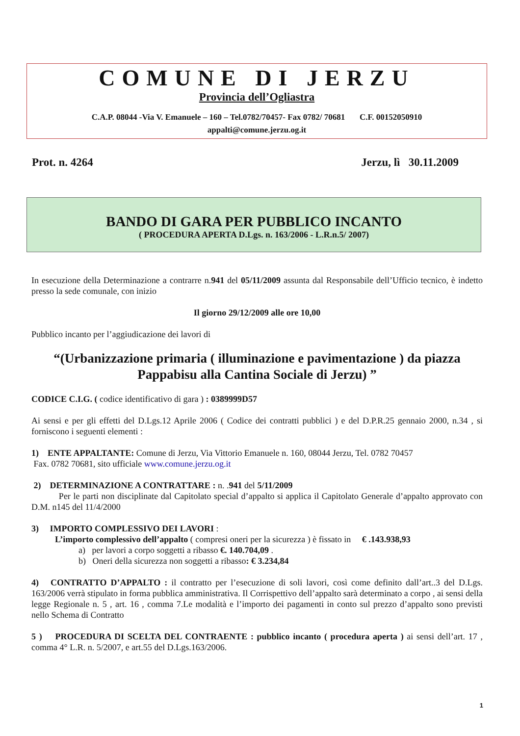COMUNE DI JERZU
Provincia dell’Ogliastra
C.A.P. 08044 -Via V. Emanuele – 160 – Tel.0782/70457- Fax 0782/ 70681 C.F. 00152050910
appalti@comune.jerzu.og.it
Prot. n. 4264 Jerzu, lì 30.11.2009
BANDO DI GARA PER PUBBLICO INCANTO
( PROCEDURA APERTA D.Lgs. n. 163/2006 - L.R.n.5/ 2007)
In esecuzione della Determinazione a contrarre n.941 del 05/11/2009 assunta dal Responsabile dell’Ufficio tecnico, è indetto presso la sede comunale, con inizio
Il giorno 29/12/2009 alle ore 10,00
Pubblico incanto per l’aggiudicazione dei lavori di
“(Urbanizzazione primaria ( illuminazione e pavimentazione ) da piazza Pappabisu alla Cantina Sociale di Jerzu) ”
CODICE C.I.G. ( codice identificativo di gara ) : 0389999D57
Ai sensi e per gli effetti del D.Lgs.12 Aprile 2006 ( Codice dei contratti pubblici ) e del D.P.R.25 gennaio 2000, n.34 , si forniscono i seguenti elementi :
1) ENTE APPALTANTE: Comune di Jerzu, Via Vittorio Emanuele n. 160, 08044 Jerzu, Tel. 0782 70457
Fax. 0782 70681, sito ufficiale www.comune.jerzu.og.it
2) DETERMINAZIONE A CONTRATTARE : n. .941 del 5/11/2009
Per le parti non disciplinate dal Capitolato special d’appalto si applica il Capitolato Generale d’appalto approvato con D.M. n145 del 11/4/2000
3) IMPORTO COMPLESSIVO DEI LAVORI :
L’importo complessivo dell’appalto ( compresi oneri per la sicurezza ) è fissato in € .143.938,93
a) per lavori a corpo soggetti a ribasso €. 140.704,09 .
b) Oneri della sicurezza non soggetti a ribasso: € 3.234,84
4) CONTRATTO D’APPALTO : il contratto per l’esecuzione di soli lavori, così come definito dall’art..3 del D.Lgs. 163/2006 verrà stipulato in forma pubblica amministrativa. Il Corrispettivo dell’appalto sarà determinato a corpo , ai sensi della legge Regionale n. 5 , art. 16 , comma 7.Le modalità e l’importo dei pagamenti in conto sul prezzo d’appalto sono previsti nello Schema di Contratto
5 ) PROCEDURA DI SCELTA DEL CONTRAENTE : pubblico incanto ( procedura aperta ) ai sensi dell’art. 17 , comma 4° L.R. n. 5/2007, e art.55 del D.Lgs.163/2006.
1